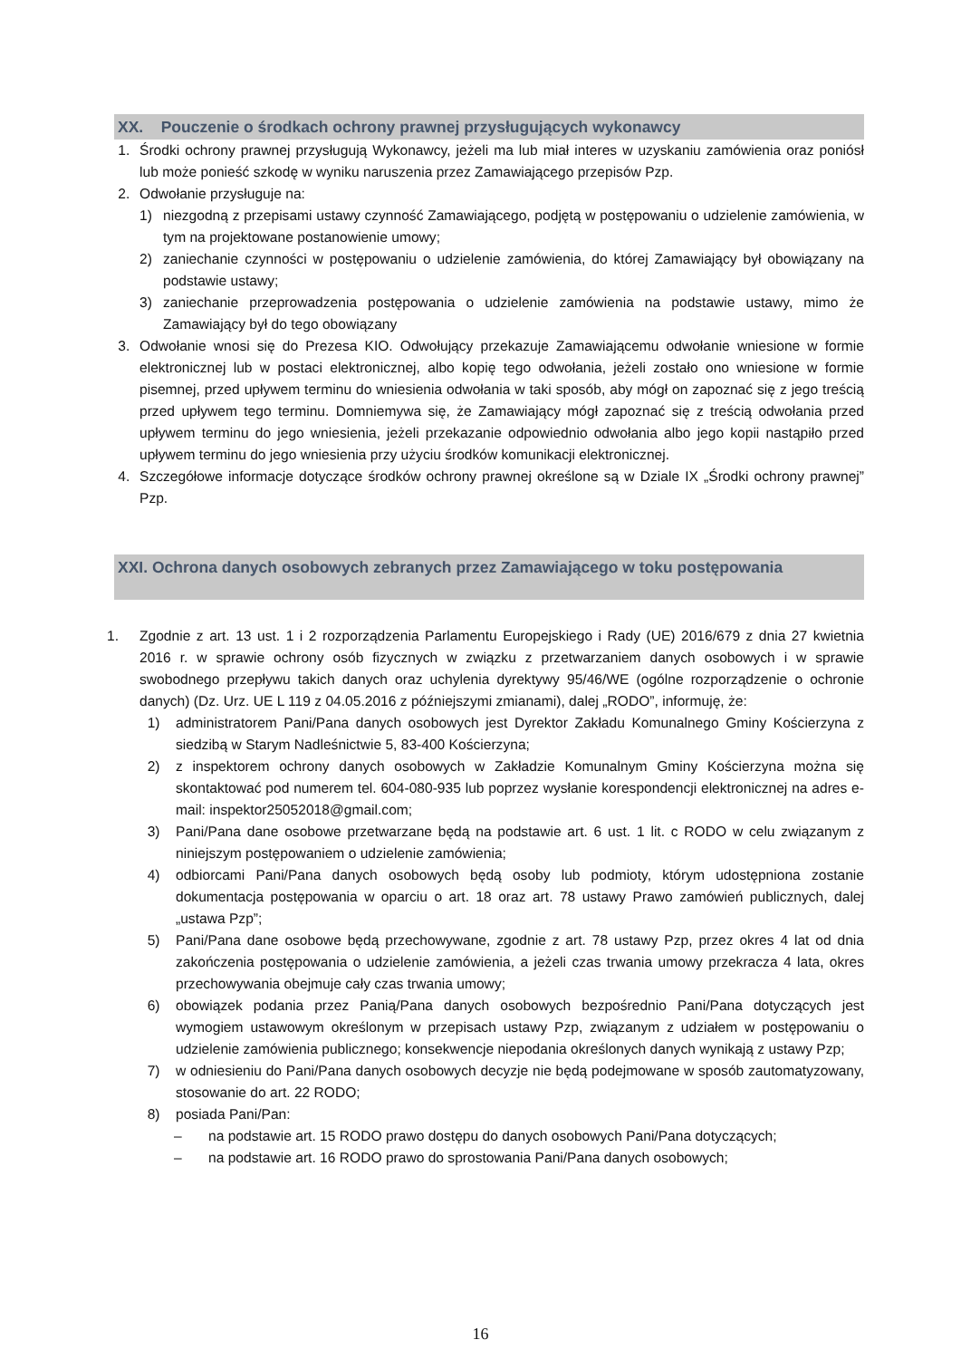XX. Pouczenie o środkach ochrony prawnej przysługujących wykonawcy
1. Środki ochrony prawnej przysługują Wykonawcy, jeżeli ma lub miał interes w uzyskaniu zamówienia oraz poniósł lub może ponieść szkodę w wyniku naruszenia przez Zamawiającego przepisów Pzp.
2. Odwołanie przysługuje na:
1) niezgodną z przepisami ustawy czynność Zamawiającego, podjętą w postępowaniu o udzielenie zamówienia, w tym na projektowane postanowienie umowy;
2) zaniechanie czynności w postępowaniu o udzielenie zamówienia, do której Zamawiający był obowiązany na podstawie ustawy;
3) zaniechanie przeprowadzenia postępowania o udzielenie zamówienia na podstawie ustawy, mimo że Zamawiający był do tego obowiązany
3. Odwołanie wnosi się do Prezesa KIO. Odwołujący przekazuje Zamawiającemu odwołanie wniesione w formie elektronicznej lub w postaci elektronicznej, albo kopię tego odwołania, jeżeli zostało ono wniesione w formie pisemnej, przed upływem terminu do wniesienia odwołania w taki sposób, aby mógł on zapoznać się z jego treścią przed upływem tego terminu. Domniemywa się, że Zamawiający mógł zapoznać się z treścią odwołania przed upływem terminu do jego wniesienia, jeżeli przekazanie odpowiednio odwołania albo jego kopii nastąpiło przed upływem terminu do jego wniesienia przy użyciu środków komunikacji elektronicznej.
4. Szczegółowe informacje dotyczące środków ochrony prawnej określone są w Dziale IX „Środki ochrony prawnej” Pzp.
XXI. Ochrona danych osobowych zebranych przez Zamawiającego w toku postępowania
1. Zgodnie z art. 13 ust. 1 i 2 rozporządzenia Parlamentu Europejskiego i Rady (UE) 2016/679 z dnia 27 kwietnia 2016 r. w sprawie ochrony osób fizycznych w związku z przetwarzaniem danych osobowych i w sprawie swobodnego przepływu takich danych oraz uchylenia dyrektywy 95/46/WE (ogólne rozporządzenie o ochronie danych) (Dz. Urz. UE L 119 z 04.05.2016 z późniejszymi zmianami), dalej „RODO”, informuję, że:
1) administratorem Pani/Pana danych osobowych jest Dyrektor Zakładu Komunalnego Gminy Kościerzyna z siedzibą w Starym Nadleśnictwie 5, 83-400 Kościerzyna;
2) z inspektorem ochrony danych osobowych w Zakładzie Komunalnym Gminy Kościerzyna można się skontaktować pod numerem tel. 604-080-935 lub poprzez wysłanie korespondencji elektronicznej na adres e-mail: inspektor25052018@gmail.com;
3) Pani/Pana dane osobowe przetwarzane będą na podstawie art. 6 ust. 1 lit. c RODO w celu związanym z niniejszym postępowaniem o udzielenie zamówienia;
4) odbiorcami Pani/Pana danych osobowych będą osoby lub podmioty, którym udostępniona zostanie dokumentacja postępowania w oparciu o art. 18 oraz art. 78 ustawy Prawo zamówień publicznych, dalej „ustawa Pzp”;
5) Pani/Pana dane osobowe będą przechowywane, zgodnie z art. 78 ustawy Pzp, przez okres 4 lat od dnia zakończenia postępowania o udzielenie zamówienia, a jeżeli czas trwania umowy przekracza 4 lata, okres przechowywania obejmuje cały czas trwania umowy;
6) obowiązek podania przez Panią/Pana danych osobowych bezpośrednio Pani/Pana dotyczących jest wymogiem ustawowym określonym w przepisach ustawy Pzp, związanym z udziałem w postępowaniu o udzielenie zamówienia publicznego; konsekwencje niepodania określonych danych wynikają z ustawy Pzp;
7) w odniesieniu do Pani/Pana danych osobowych decyzje nie będą podejmowane w sposób zautomatyzowany, stosowanie do art. 22 RODO;
8) posiada Pani/Pan:
– na podstawie art. 15 RODO prawo dostępu do danych osobowych Pani/Pana dotyczących;
– na podstawie art. 16 RODO prawo do sprostowania Pani/Pana danych osobowych;
16